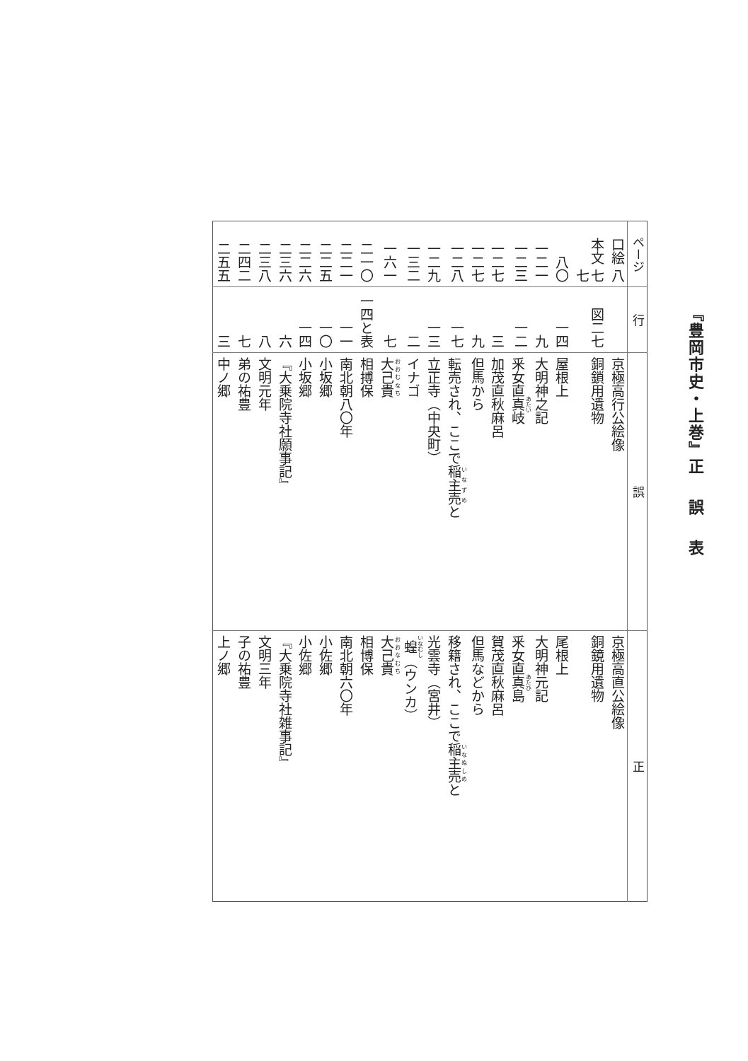『豊岡市史・上巻』正 誤 表
| ページ | 行 | 誤 | 正 |
| --- | --- | --- | --- |
| 口絵 八 | | 京極高行公絵像 | 京極高直公絵像 |
| 本文 七七 | 図二七 | 銅鎖用遺物 | 銅鏡用遺物 |
| 八〇 | 一四 | 屋根上 | 尾根上 |
| 一二一 | 九 | 大明神之記 | 大明神元記 |
| 一二三 | 一二 | 釆女直 真 岐 | 釆女直 真 島 |
| 一二七 | 三 | 加茂直秋麻呂 | 賀茂直秋麻呂 |
| 一二七 | 九 | 但馬から | 但馬などから |
| 一二八 | 一七 | 転売され、ここで 稲主売 と | 移籍され、ここで 稲主売 と |
| 一二九 | 一三 | 立正寺（中央町） | 光雲寺（宮井） |
| 一三二 | 二 | イナゴ | 蝗 （ウンカ） |
| 一六一 | 七 | 大己貴 | 大己貴 |
| 二一〇 | 一四と表 | 相搏保 | 相博保 |
| 二二一 | 一一 | 南北朝八〇年 | 南北朝六〇年 |
| 二二五 | 一〇 | 小坂郷 | 小佐郷 |
| 二二六 | 一四 | 小坂郷 | 小佐郷 |
| 二三六 | 六 | 『大乗院寺社願事記』 | 『大乗院寺社雑事記』 |
| 二三八 | 八 | 文明元年 | 文明三年 |
| 二四二 | 七 | 弟の祐豊 | 子の祐豊 |
| 二五五 | 三 | 中ノ郷 | 上ノ郷 |